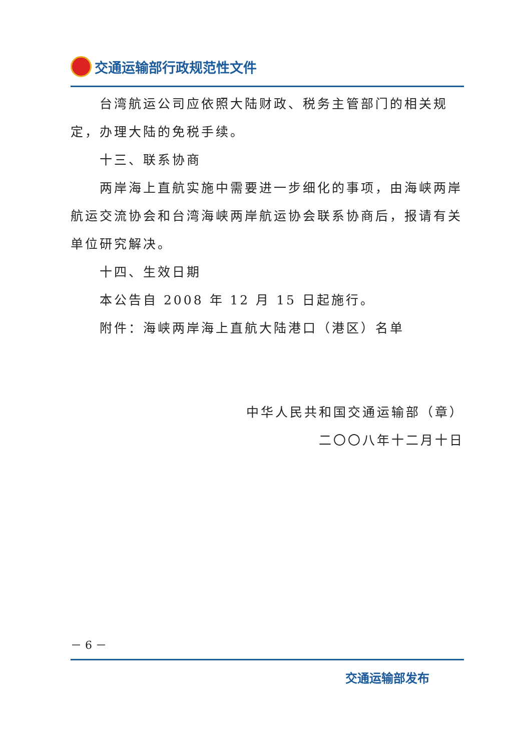交通运输部行政规范性文件
台湾航运公司应依照大陆财政、税务主管部门的相关规定，办理大陆的免税手续。
十三、联系协商
两岸海上直航实施中需要进一步细化的事项，由海峡两岸航运交流协会和台湾海峡两岸航运协会联系协商后，报请有关单位研究解决。
十四、生效日期
本公告自 2008 年 12 月 15 日起施行。
附件：海峡两岸海上直航大陆港口（港区）名单
中华人民共和国交通运输部（章）
二〇〇八年十二月十日
－ 6 －
交通运输部发布